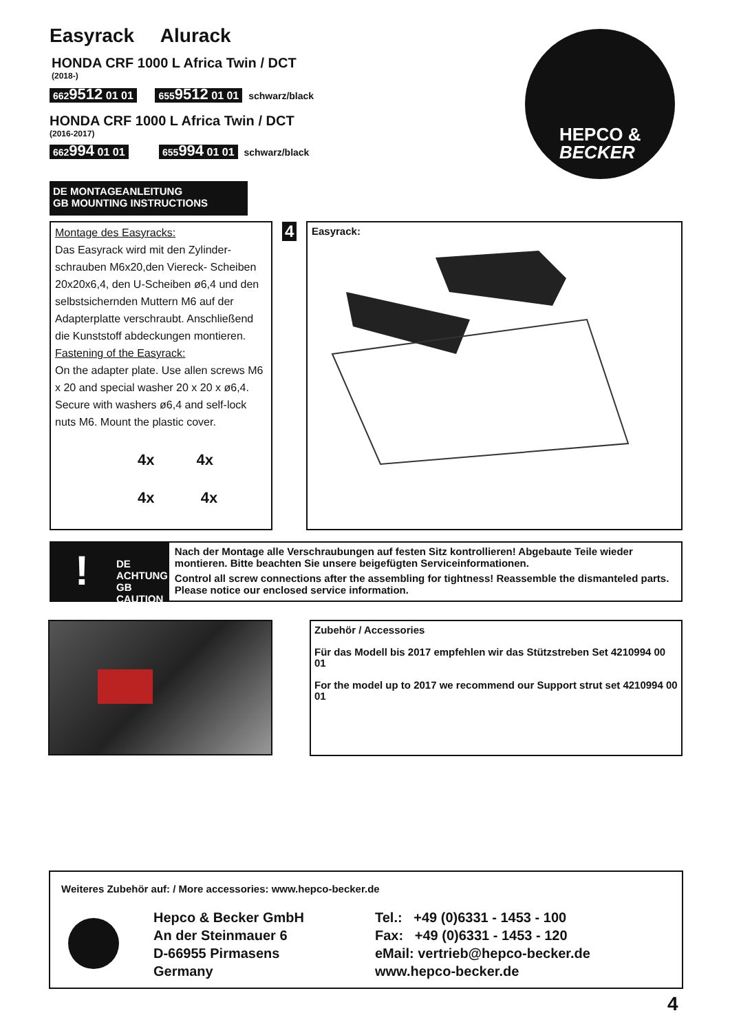Easyrack Alurack
HONDA CRF 1000 L Africa Twin / DCT
(2018-)
6629512 01 01 6559512 01 01 schwarz/black
HONDA CRF 1000 L Africa Twin / DCT
(2016-2017)
662994 01 01 655994 01 01 schwarz/black
HEPCO &
BECKER
DE MONTAGEANLEITUNG
GB MOUNTING INSTRUCTIONS
Montage des Easyracks:
Das Easyrack wird mit den Zylinder-schrauben M6x20,den Viereck- Scheiben 20x20x6,4, den U-Scheiben ø6,4 und den selbstsichernden Muttern M6 auf der Adapterplatte verschraubt. Anschließend die Kunststoff abdeckungen montieren.
Fastening of the Easyrack:
On the adapter plate. Use allen screws M6 x 20 and special washer 20 x 20 x ø6,4. Secure with washers ø6,4 and self-lock nuts M6. Mount the plastic cover.
4x 4x
4x 4x
4 Easyrack:
! DE ACHTUNG
GB CAUTION
Nach der Montage alle Verschraubungen auf festen Sitz kontrollieren! Abgebaute Teile wieder montieren. Bitte beachten Sie unsere beigefügten Serviceinformationen.
Control all screw connections after the assembling for tightness! Reassemble the dismanteled parts. Please notice our enclosed service information.
Zubehör / Accessories
Für das Modell bis 2017 empfehlen wir das Stützstreben Set 4210994 00 01
For the model up to 2017 we recommend our Support strut set 4210994 00 01
Weiteres Zubehör auf: / More accessories: www.hepco-becker.de
Hepco & Becker GmbH
An der Steinmauer 6
D-66955 Pirmasens
Germany
Tel.: +49 (0)6331 - 1453 - 100
Fax: +49 (0)6331 - 1453 - 120
eMail: vertrieb@hepco-becker.de
www.hepco-becker.de
4